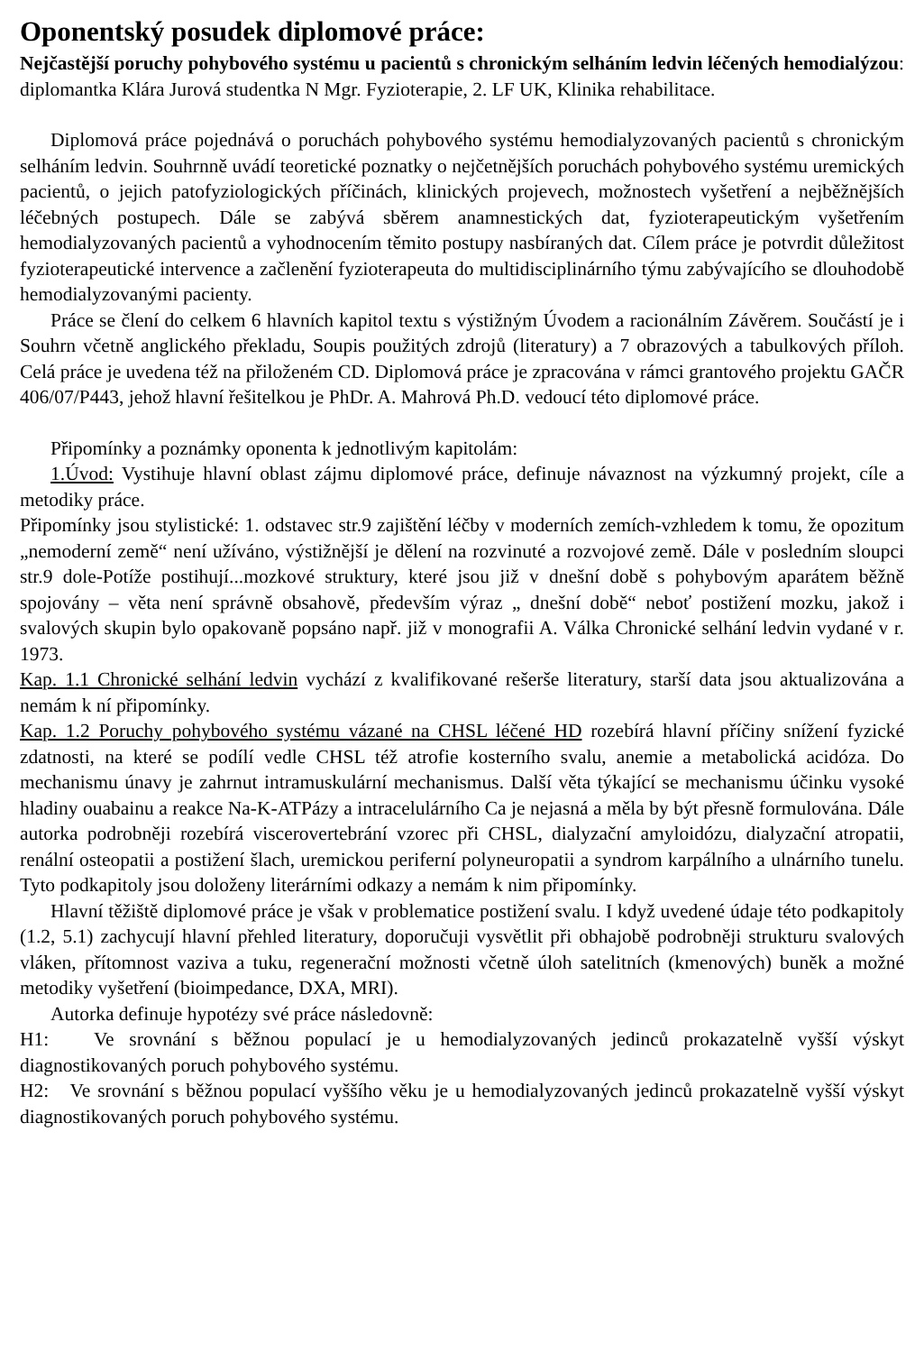Oponentský posudek diplomové práce:
Nejčastější poruchy pohybového systému u pacientů s chronickým selháním ledvin léčených hemodialýzou: diplomantka Klára Jurová studentka N Mgr. Fyzioterapie, 2. LF UK, Klinika rehabilitace.
Diplomová práce pojednává o poruchách pohybového systému hemodialyzovaných pacientů s chronickým selháním ledvin. Souhrnně uvádí teoretické poznatky o nejčetnějších poruchách pohybového systému uremických pacientů, o jejich patofyziologických příčinách, klinických projevech, možnostech vyšetření a nejběžnějších léčebných postupech. Dále se zabývá sběrem anamnestických dat, fyzioterapeutickým vyšetřením hemodialyzovaných pacientů a vyhodnocením těmito postupy nasbíraných dat. Cílem práce je potvrdit důležitost fyzioterapeutické intervence a začlenění fyzioterapeuta do multidisciplinárního týmu zabývajícího se dlouhodobě hemodialyzovanými pacienty.
Práce se člení do celkem 6 hlavních kapitol textu s výstižným Úvodem a racionálním Závěrem. Součástí je i Souhrn včetně anglického překladu, Soupis použitých zdrojů (literatury) a 7 obrazových a tabulkových příloh. Celá práce je uvedena též na přiloženém CD. Diplomová práce je zpracována v rámci grantového projektu GAČR 406/07/P443, jehož hlavní řešitelkou je PhDr. A. Mahrová Ph.D. vedoucí této diplomové práce.
Připomínky a poznámky oponenta k jednotlivým kapitolám:
1.Úvod: Vystihuje hlavní oblast zájmu diplomové práce, definuje návaznost na výzkumný projekt, cíle a metodiky práce.
Připomínky jsou stylistické: 1. odstavec str.9 zajištění léčby v moderních zemích-vzhledem k tomu, že opozitum „nemoderní země“ není užíváno, výstižnější je dělení na rozvinuté a rozvojové země. Dále v posledním sloupci str.9 dole-Potíže postihují...mozkové struktury, které jsou již v dnešní době s pohybovým aparátem běžně spojovány – věta není správně obsahově, především výraz „ dnešní době“ neboť postižení mozku, jakož i svalových skupin bylo opakovaně popsáno např. již v monografii A. Válka Chronické selhání ledvin vydané v r. 1973.
Kap. 1.1 Chronické selhání ledvin vychází z kvalifikované rešerše literatury, starší data jsou aktualizována a nemám k ní připomínky.
Kap. 1.2 Poruchy pohybového systému vázané na CHSL léčené HD rozebírá hlavní příčiny snížení fyzické zdatnosti, na které se podílí vedle CHSL též atrofie kosterního svalu, anemie a metabolická acidóza. Do mechanismu únavy je zahrnut intramuskulární mechanismus. Další věta týkající se mechanismu účinku vysoké hladiny ouabainu a reakce Na-K-ATPázy a intracelulárního Ca je nejasná a měla by být přesně formulována. Dále autorka podrobněji rozebírá viscerovertebrání vzorec při CHSL, dialyzační amyloidózu, dialyzační atropatii, renální osteopatii a postižení šlach, uremickou periferní polyneuropatii a syndrom karpálního a ulnárního tunelu. Tyto podkapitoly jsou doloženy literárními odkazy a nemám k nim připomínky.
Hlavní těžiště diplomové práce je však v problematice postižení svalu. I když uvedené údaje této podkapitoly (1.2, 5.1) zachycují hlavní přehled literatury, doporučuji vysvětlit při obhajobě podrobněji strukturu svalových vláken, přítomnost vaziva a tuku, regenerační možnosti včetně úloh satelitních (kmenových) buněk a možné metodiky vyšetření (bioimpedance, DXA, MRI).
Autorka definuje hypotézy své práce následovně:
H1: Ve srovnání s běžnou populací je u hemodialyzovaných jedinců prokazatelně vyšší výskyt diagnostikovaných poruch pohybového systému.
H2: Ve srovnání s běžnou populací vyššího věku je u hemodialyzovaných jedinců prokazatelně vyšší výskyt diagnostikovaných poruch pohybového systému.